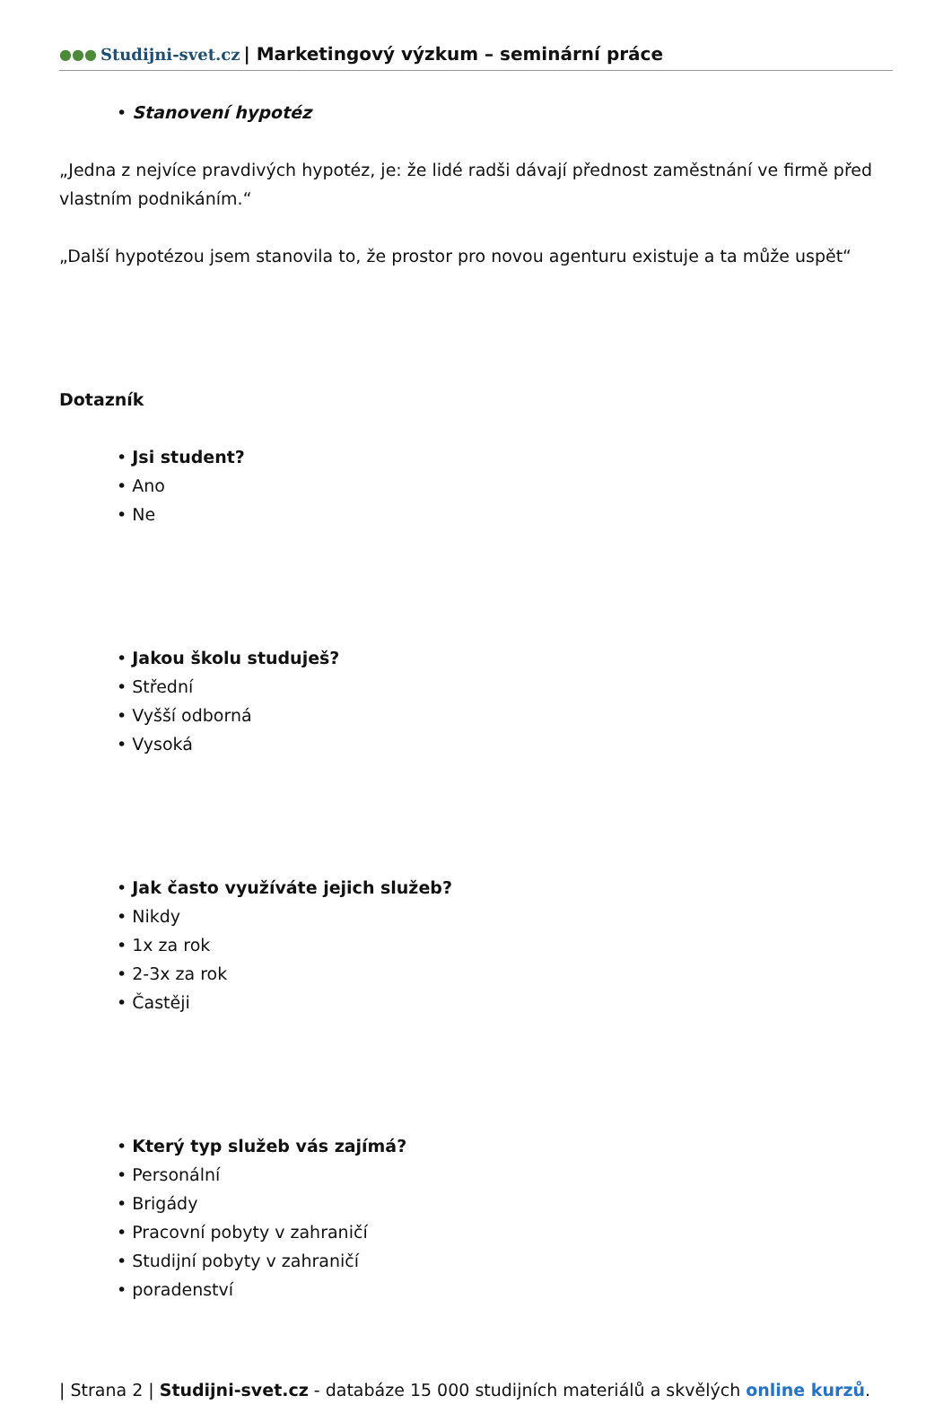●●● Studijni-svet.cz | Marketingový výzkum – seminární práce
• Stanovení hypotéz
„Jedna z nejvíce pravdivých hypotéz, je: že lidé radši dávají přednost zaměstnání ve firmě před vlastním podnikáním.“
„Další hypotézou jsem stanovila to, že prostor pro novou agenturu existuje a ta může uspět“
Dotazník
• Jsi student?
• Ano
• Ne
• Jakou školu studuješ?
• Střední
• Vyšší odborná
• Vysoká
• Jak často využíváte jejich služeb?
• Nikdy
• 1x za rok
• 2-3x za rok
• Častěji
• Který typ služeb vás zajímá?
• Personální
• Brigády
• Pracovní pobyty v zahraničí
• Studijní pobyty v zahraničí
• poradenství
| Strana 2 | Studijni-svet.cz - databáze 15 000 studijních materiálů a skvělých online kurzů.